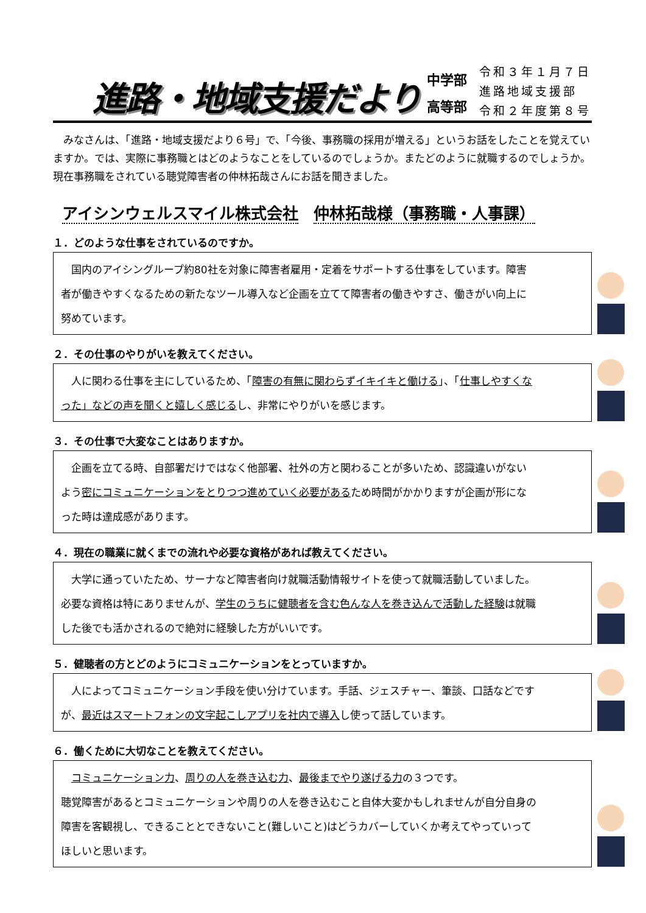進路・地域支援だより
中学部
高等部
令和３年１月７日
進路地域支援部
令和２年度第８号
　みなさんは、「進路・地域支援だより６号」で、「今後、事務職の採用が増える」というお話をしたことを覚えていますか。では、実際に事務職とはどのようなことをしているのでしょうか。またどのように就職するのでしょうか。現在事務職をされている聴覚障害者の仲林拓哉さんにお話を聞きました。
アイシンウェルスマイル株式会社 仲林拓哉様（事務職・人事課）
１．どのような仕事をされているのですか。
　国内のアイシングループ約80社を対象に障害者雇用・定着をサポートする仕事をしています。障害者が働きやすくなるための新たなツール導入など企画を立てて障害者の働きやすさ、働きがい向上に努めています。
２．その仕事のやりがいを教えてください。
　人に関わる仕事を主にしているため、「障害の有無に関わらずイキイキと働ける」、「仕事しやすくなった」などの声を聞くと嬉しく感じるし、非常にやりがいを感じます。
３．その仕事で大変なことはありますか。
　企画を立てる時、自部署だけではなく他部署、社外の方と関わることが多いため、認識違いがないよう密にコミュニケーションをとりつつ進めていく必要があるため時間がかかりますが企画が形になった時は達成感があります。
４．現在の職業に就くまでの流れや必要な資格があれば教えてください。
　大学に通っていたため、サーナなど障害者向け就職活動情報サイトを使って就職活動していました。必要な資格は特にありませんが、学生のうちに健聴者を含む色んな人を巻き込んで活動した経験は就職した後でも活かされるので絶対に経験した方がいいです。
５．健聴者の方とどのようにコミュニケーションをとっていますか。
　人によってコミュニケーション手段を使い分けています。手話、ジェスチャー、筆談、口話などですが、最近はスマートフォンの文字起こしアプリを社内で導入し使って話しています。
６．働くために大切なことを教えてください。
　コミュニケーション力、周りの人を巻き込む力、最後までやり遂げる力の３つです。
聴覚障害があるとコミュニケーションや周りの人を巻き込むこと自体大変かもしれませんが自分自身の障害を客観視し、できることとできないこと(難しいこと)はどうカバーしていくか考えてやっていってほしいと思います。